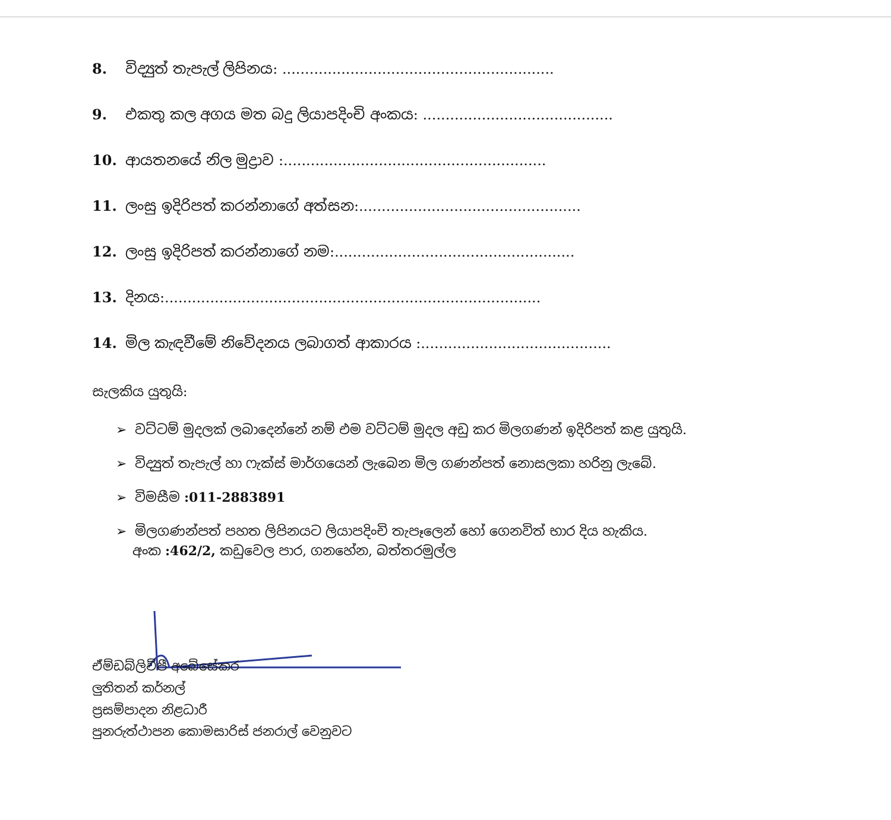8. විද්‍යුත් තැපැල් ලිපිනය: ............................................................
9. එකතු කල අගය මත බදු ලියාපදිංචි අංකය: ..........................................
10. ආයතනයේ නිල මුද්‍රාව :..........................................................
11. ලංසු ඉදිරිපත් කරන්නාගේ අත්සන:.................................................
12. ලංසු ඉදිරිපත් කරන්නාගේ නම:.....................................................
13. දිනය:...................................................................................
14. මිල කැඳවීමේ නිවේදනය ලබාගත් ආකාරය :..........................................
සැලකිය යුතුයි:
➢ වට්ටම් මුදලක් ලබාදෙන්නේ නම් එම වට්ටම් මුදල අඩු කර මිලගණන් ඉදිරිපත් කළ යුතුයි.
➢ විද්‍යුත් තැපැල් හා ෆැක්ස් මාර්ගයෙන් ලැබෙන මිල ගණන්පත් නොසලකා හරිනු ලැබේ.
➢ විමසීම :011-2883891
➢ මිලගණන්පත් පහත ලිපිනයට ලියාපදිංචි තැපෑලෙන් හෝ ගෙනවිත් භාර දිය හැකිය.
අංක :462/2, කඩුවෙල පාර, ගනහේන, බත්තරමුල්ල
ඒම්ඩබ්ලිව්පී අබේසේකර
ලුතිතන් කර්නල්
ප්‍රසම්පාදන නිළධාරී
පුනරුත්ථාපන කොමසාරිස් ජනරාල් වෙනුවට